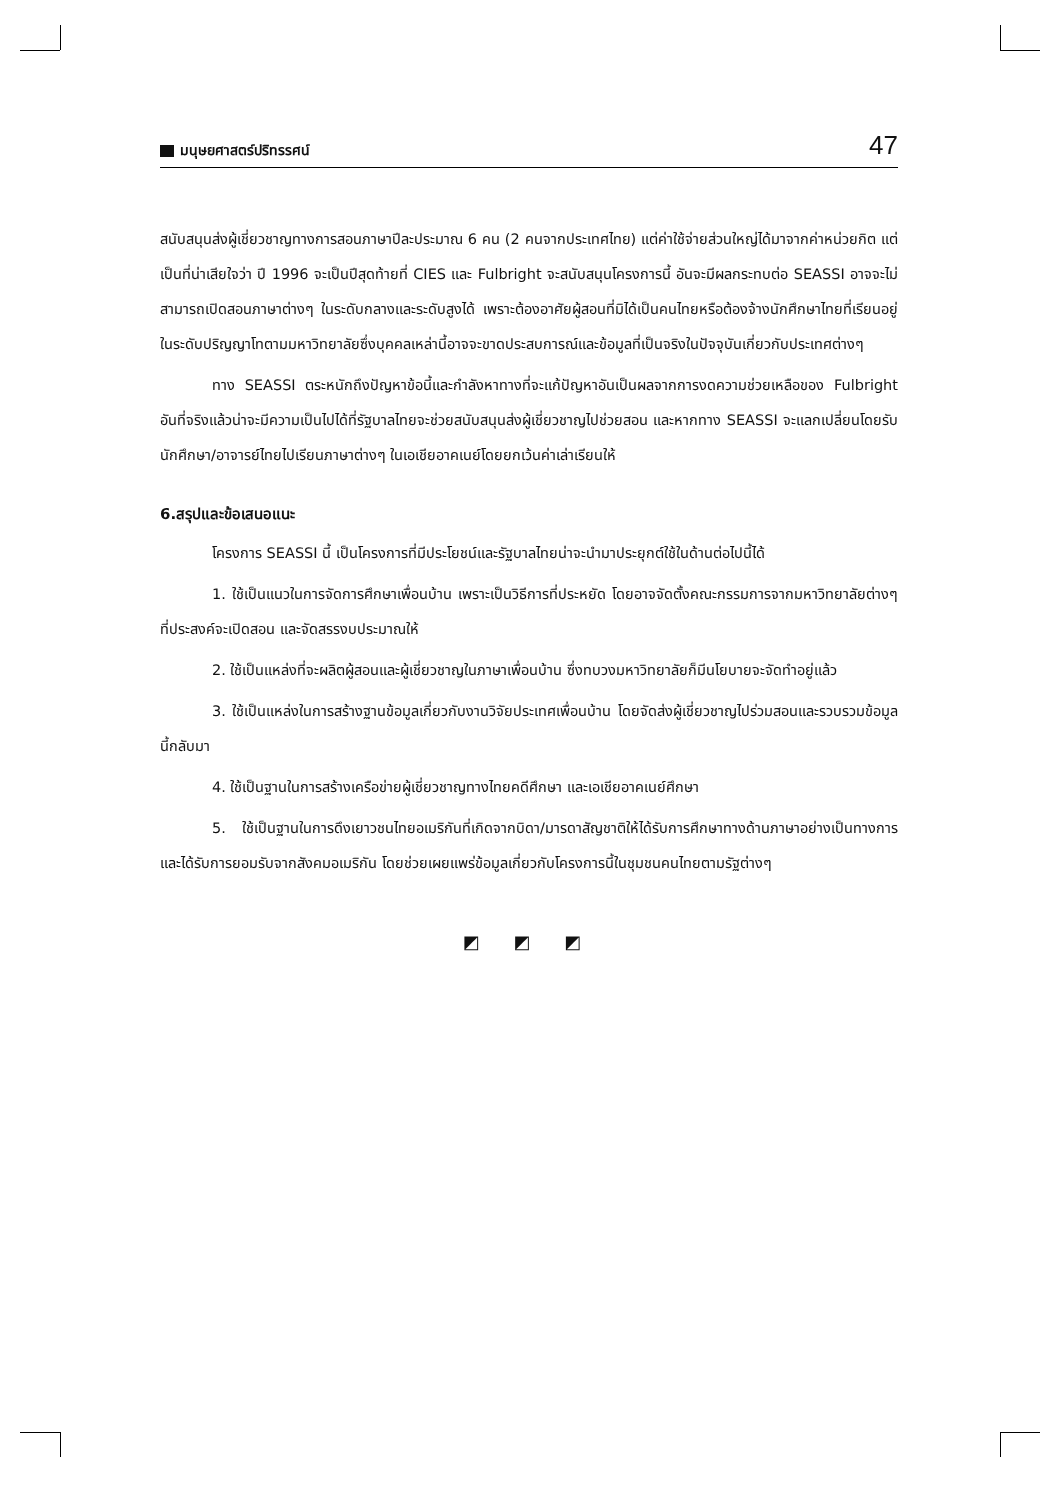มนุษยศาสตร์ปริทรรศน์
47
สนับสนุนส่งผู้เชี่ยวชาญทางการสอนภาษาปีละประมาณ 6 คน (2 คนจากประเทศไทย) แต่ค่าใช้จ่ายส่วนใหญ่ได้มาจากค่าหน่วยกิต แต่เป็นที่น่าเสียใจว่า ปี 1996 จะเป็นปีสุดท้ายที่ CIES และ Fulbright จะสนับสนุนโครงการนี้ อันจะมีผลกระทบต่อ SEASSI อาจจะไม่สามารถเปิดสอนภาษาต่างๆ ในระดับกลางและระดับสูงได้ เพราะต้องอาศัยผู้สอนที่มิได้เป็นคนไทยหรือต้องจ้างนักศึกษาไทยที่เรียนอยู่ในระดับปริญญาโทตามมหาวิทยาลัยซึ่งบุคคลเหล่านี้อาจจะขาดประสบการณ์และข้อมูลที่เป็นจริงในปัจจุบันเกี่ยวกับประเทศต่างๆ
ทาง SEASSI ตระหนักถึงปัญหาข้อนี้และกำลังหาทางที่จะแก้ปัญหาอันเป็นผลจากการงดความช่วยเหลือของ Fulbright อันที่จริงแล้วน่าจะมีความเป็นไปได้ที่รัฐบาลไทยจะช่วยสนับสนุนส่งผู้เชี่ยวชาญไปช่วยสอน และหากทาง SEASSI จะแลกเปลี่ยนโดยรับนักศึกษา/อาจารย์ไทยไปเรียนภาษาต่างๆ ในเอเชียอาคเนย์โดยยกเว้นค่าเล่าเรียนให้
6.สรุปและข้อเสนอแนะ
โครงการ SEASSI นี้ เป็นโครงการที่มีประโยชน์และรัฐบาลไทยน่าจะนำมาประยุกต์ใช้ในด้านต่อไปนี้ได้
1. ใช้เป็นแนวในการจัดการศึกษาเพื่อนบ้าน เพราะเป็นวิธีการที่ประหยัด โดยอาจจัดตั้งคณะกรรมการจากมหาวิทยาลัยต่างๆ ที่ประสงค์จะเปิดสอน และจัดสรรงบประมาณให้
2. ใช้เป็นแหล่งที่จะผลิตผู้สอนและผู้เชี่ยวชาญในภาษาเพื่อนบ้าน ซึ่งทบวงมหาวิทยาลัยก็มีนโยบายจะจัดทำอยู่แล้ว
3. ใช้เป็นแหล่งในการสร้างฐานข้อมูลเกี่ยวกับงานวิจัยประเทศเพื่อนบ้าน โดยจัดส่งผู้เชี่ยวชาญไปร่วมสอนและรวบรวมข้อมูลนี้กลับมา
4. ใช้เป็นฐานในการสร้างเครือข่ายผู้เชี่ยวชาญทางไทยคดีศึกษา และเอเชียอาคเนย์ศึกษา
5. ใช้เป็นฐานในการดึงเยาวชนไทยอเมริกันที่เกิดจากบิดา/มารดาสัญชาติให้ได้รับการศึกษาทางด้านภาษาอย่างเป็นทางการและได้รับการยอมรับจากสังคมอเมริกัน โดยช่วยเผยแพร่ข้อมูลเกี่ยวกับโครงการนี้ในชุมชนคนไทยตามรัฐต่างๆ
◩ ◩ ◩